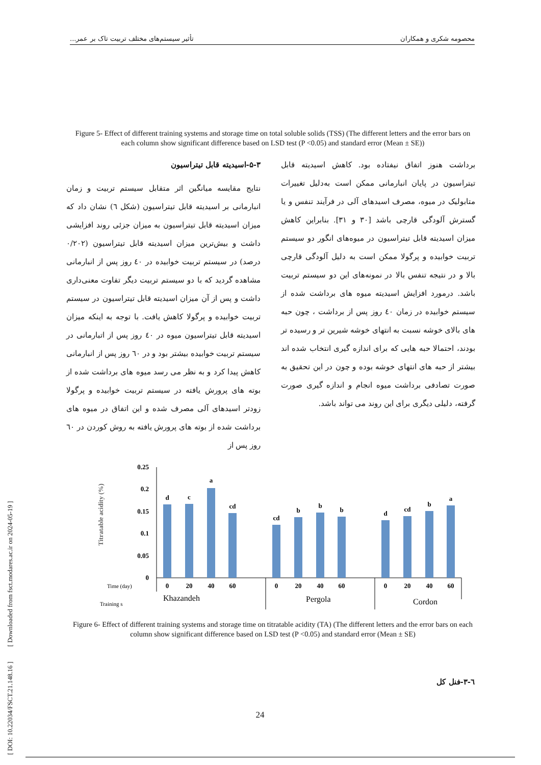محصومه شکری و همکاران تأثیر سیستم‌های مختلف تربیت تاک بر عمر...
Figure 5- Effect of different training systems and storage time on total soluble solids (TSS) (The different letters and the error bars on each column show significant difference based on LSD test (P <0.05) and standard error (Mean ± SE))
۵-۳-اسیدیته قابل تیتراسیون
نتایج مقایسه میانگین اثر متقابل سیستم تربیت و زمان انبارمانی بر اسیدیته قابل تیتراسیون (شکل ٦) نشان داد که میزان اسیدیته قابل تیتراسیون به میزان جزئی روند افزایشی داشت و بیش‌ترین میزان اسیدیته قابل تیتراسیون (۰/۲۰۲ درصد) در سیستم تربیت خوابیده در ٤۰ روز پس از انبارمانی مشاهده گردید که با دو سیستم تربیت دیگر تفاوت معنی‌داری داشت و پس از آن میزان اسیدیته قابل تیتراسیون در سیستم تربیت خوابیده و پرگولا کاهش یافت. با توجه به اینکه میزان اسیدیته قابل تیتراسیون میوه در ٤۰ روز پس از اتبارمانی در سیستم تربیت خوابیده بیشتر بود و در ٦۰ روز پس از انبارمانی کاهش پیدا کرد و به نظر می رسد میوه های برداشت شده از بوته های پرورش یافته در سیستم تربیت خوابیده و پرگولا زودتر اسیدهای آلی مصرف شده و این اتفاق در میوه های برداشت شده از بوته های پرورش یافته به روش کوردن در ٦۰ روز پس از
برداشت هنوز اتفاق نیفتاده بود. کاهش اسیدیته قابل تیتراسیون در پایان انبارمانی ممکن است به‌دلیل تغییرات متابولیک در میوه، مصرف اسیدهای آلی در فرآیند تنفس و یا گسترش آلودگی قارچی باشد [۳۰ و ۳۱]. بنابراین کاهش میزان اسیدیته قابل تیتراسیون در میوه‌های انگور دو سیستم تربیت خوابیده و پرگولا ممکن است به دلیل آلودگی قارچی بالا و در نتیجه تنفس بالا در نمونه‌های این دو سیستم تربیت باشد. درمورد افزایش اسیدیته میوه های برداشت شده از سیستم خوابیده در زمان ٤۰ روز پس از برداشت ، چون حبه های بالای خوشه نسبت به انتهای خوشه شیرین تر و رسیده تر بودند، احتمالا حبه هایی که برای اندازه گیری انتخاب شده اند بیشتر از حبه های انتهای خوشه بوده و چون در این تحقیق به صورت تصادفی برداشت میوه انجام و اندازه گیری صورت گرفته، دلیلی دیگری برای این روند می تواند باشد.
Titratable acidity (%)
0.25
0.2
0.15
0.1
0.05
0
d
c
a
cd
cd
b
b
b
d
cd
b
a
0
20
40
60
0
20
40
60
0
20
40
60
Time (day)
Training s
Khazandeh
Pergola
Cordon
Figure 6- Effect of different training systems and storage time on titratable acidity (TA) (The different letters and the error bars on each column show significant difference based on LSD test (P <0.05) and standard error (Mean ± SE)
٦-۳-فنل کل
24
[ DOI: 10.22034/FSCT.21.148.16 ] [ Downloaded from fsct.modares.ac.ir on 2024-05-19 ]